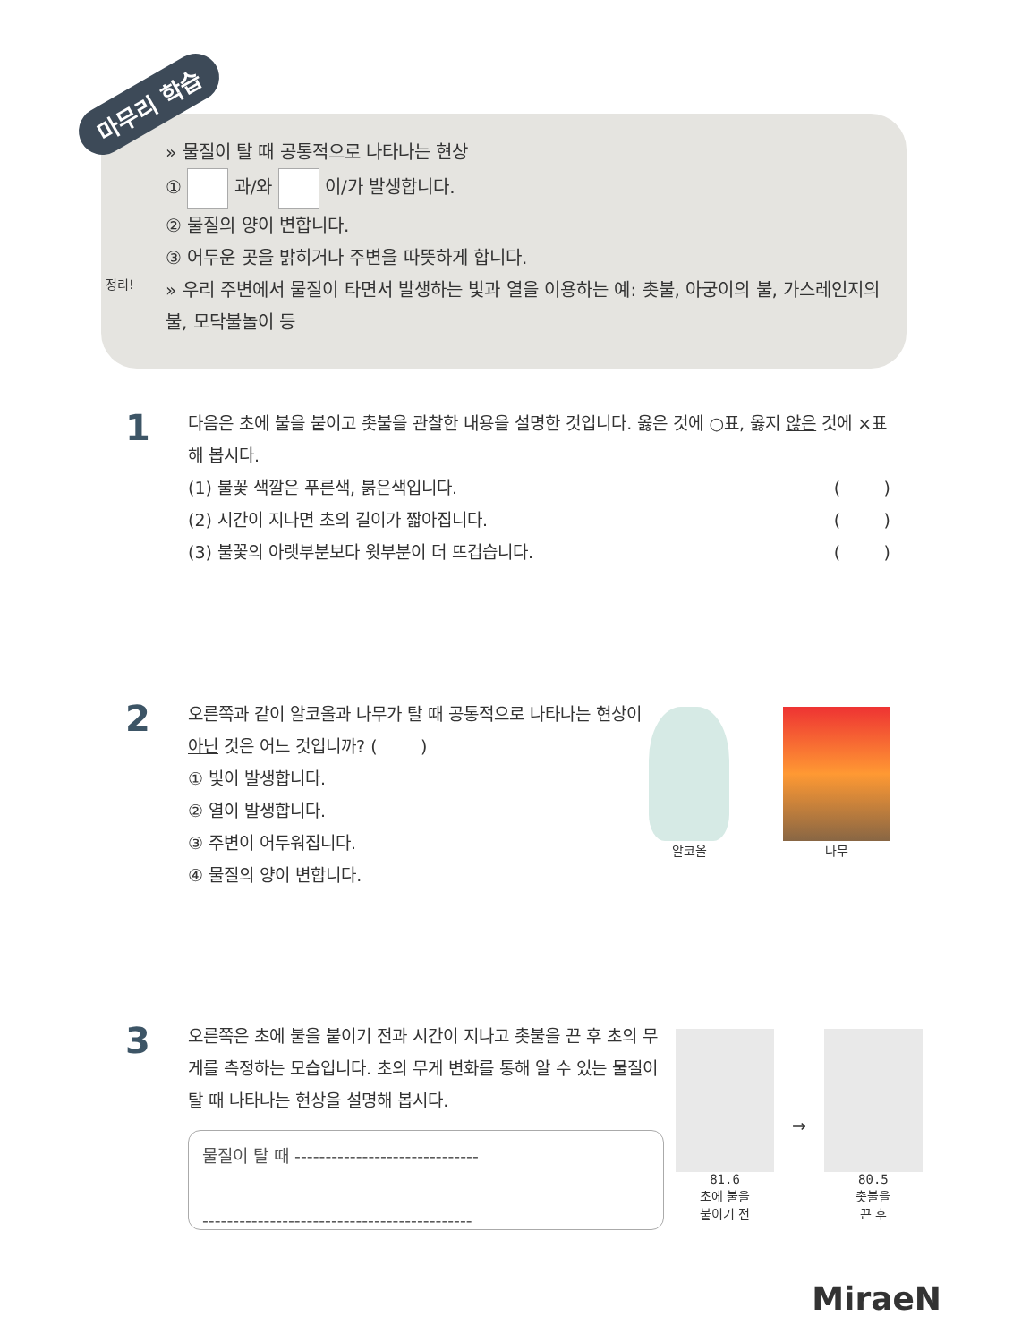마무리 학습
» 물질이 탈 때 공통적으로 나타나는 현상
① 과/와 이/가 발생합니다.
② 물질의 양이 변합니다.
③ 어두운 곳을 밝히거나 주변을 따뜻하게 합니다.
정리! » 우리 주변에서 물질이 타면서 발생하는 빛과 열을 이용하는 예: 촛불, 아궁이의 불, 가스레인지의 불, 모닥불놀이 등
1
다음은 초에 불을 붙이고 촛불을 관찰한 내용을 설명한 것입니다. 옳은 것에 ○표, 옳지 않은 것에 ×표 해 봅시다.
(1) 불꽃 색깔은 푸른색, 붉은색입니다. ( )
(2) 시간이 지나면 초의 길이가 짧아집니다. ( )
(3) 불꽃의 아랫부분보다 윗부분이 더 뜨겁습니다. ( )
2
오른쪽과 같이 알코올과 나무가 탈 때 공통적으로 나타나는 현상이 아닌 것은 어느 것입니까? ( )
① 빛이 발생합니다.
② 열이 발생합니다.
③ 주변이 어두워집니다.
④ 물질의 양이 변합니다.
알코올 나무
3
오른쪽은 초에 불을 붙이기 전과 시간이 지나고 촛불을 끈 후 초의 무게를 측정하는 모습입니다. 초의 무게 변화를 통해 알 수 있는 물질이 탈 때 나타나는 현상을 설명해 봅시다.
물질이 탈 때 ------------------------------
--------------------------------------------
81.6
초에 불을
붙이기 전
→
80.5
촛불을
끈 후
MiraeN